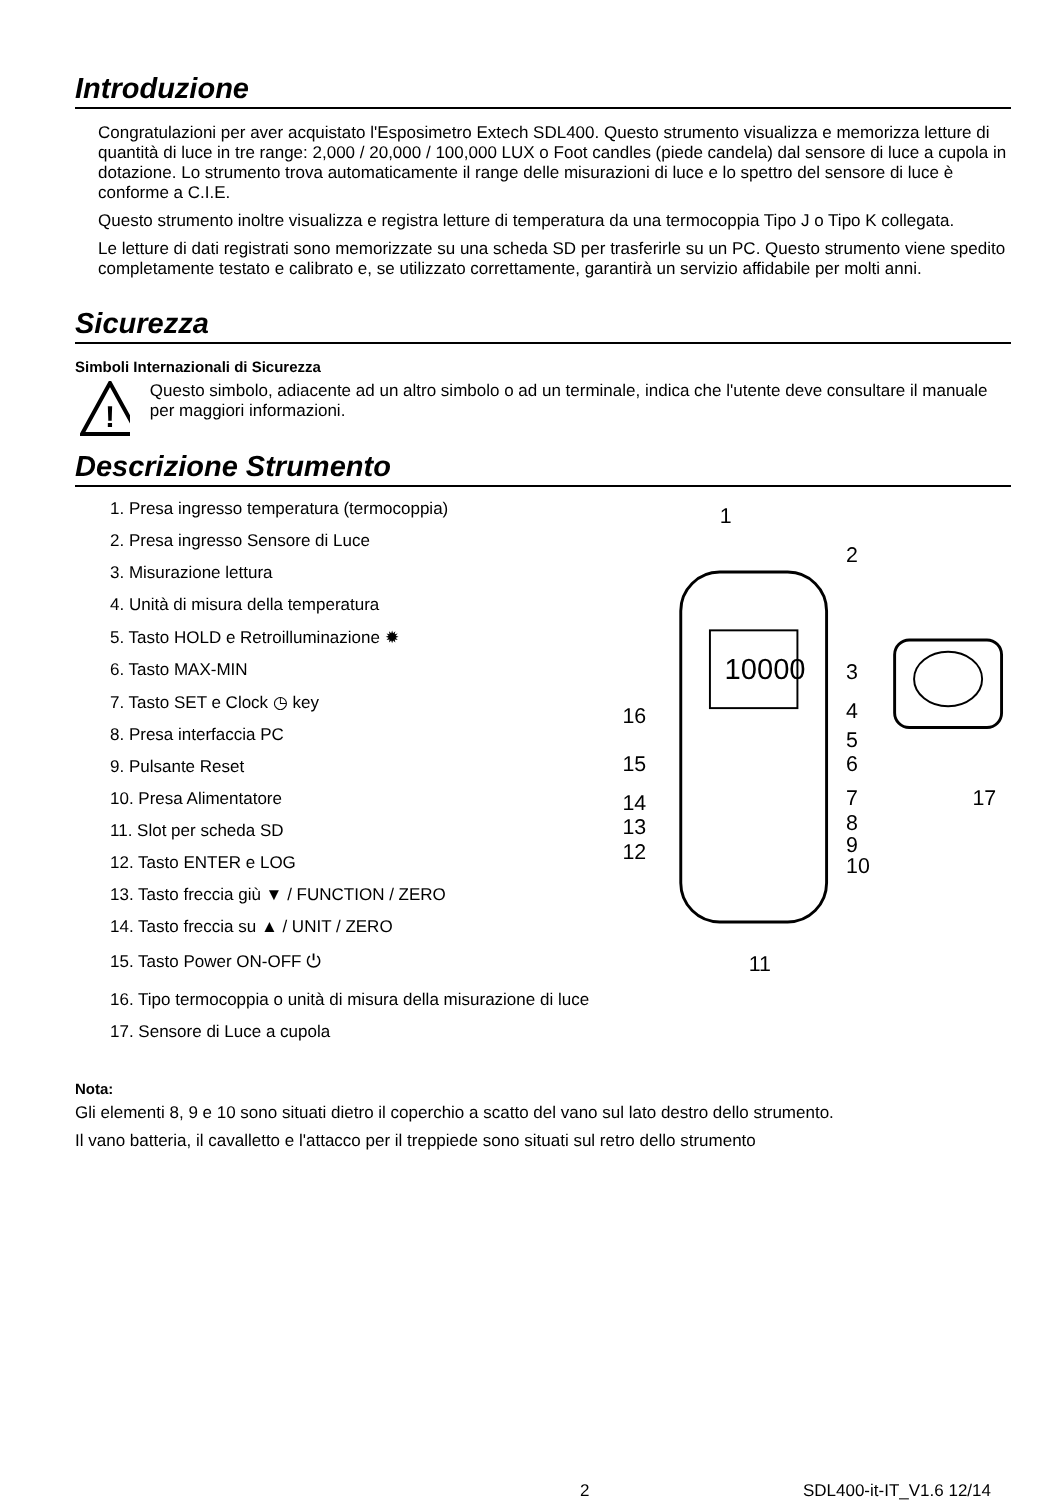Introduzione
Congratulazioni per aver acquistato l'Esposimetro Extech SDL400. Questo strumento visualizza e memorizza letture di quantità di luce in tre range: 2,000 / 20,000 / 100,000 LUX o Foot candles (piede candela) dal sensore di luce a cupola in dotazione. Lo strumento trova automaticamente il range delle misurazioni di luce e lo spettro del sensore di luce è conforme a C.I.E.
Questo strumento inoltre visualizza e registra letture di temperatura da una termocoppia Tipo J o Tipo K collegata.
Le letture di dati registrati sono memorizzate su una scheda SD per trasferirle su un PC. Questo strumento viene spedito completamente testato e calibrato e, se utilizzato correttamente, garantirà un servizio affidabile per molti anni.
Sicurezza
Simboli Internazionali di Sicurezza
!
Questo simbolo, adiacente ad un altro simbolo o ad un terminale, indica che l'utente deve consultare il manuale per maggiori informazioni.
Descrizione Strumento
1. Presa ingresso temperatura (termocoppia)
2. Presa ingresso Sensore di Luce
3. Misurazione lettura
4. Unità di misura della temperatura
5. Tasto HOLD e Retroilluminazione ✹
6. Tasto MAX-MIN
7. Tasto SET e Clock ◷ key
8. Presa interfaccia PC
9. Pulsante Reset
10. Presa Alimentatore
11. Slot per scheda SD
12. Tasto ENTER e LOG
13. Tasto freccia giù ▼ / FUNCTION / ZERO
14. Tasto freccia su ▲ / UNIT / ZERO
15. Tasto Power ON-OFF ⏻
16. Tipo termocoppia o unità di misura della misurazione di luce
17. Sensore di Luce a cupola
10000
1
2
3
4
5
6
7
8
9
10
11
12
13
14
15
16
17
Nota:
Gli elementi 8, 9 e 10 sono situati dietro il coperchio a scatto del vano sul lato destro dello strumento.
Il vano batteria, il cavalletto e l'attacco per il treppiede sono situati sul retro dello strumento
2 SDL400-it-IT_V1.6 12/14